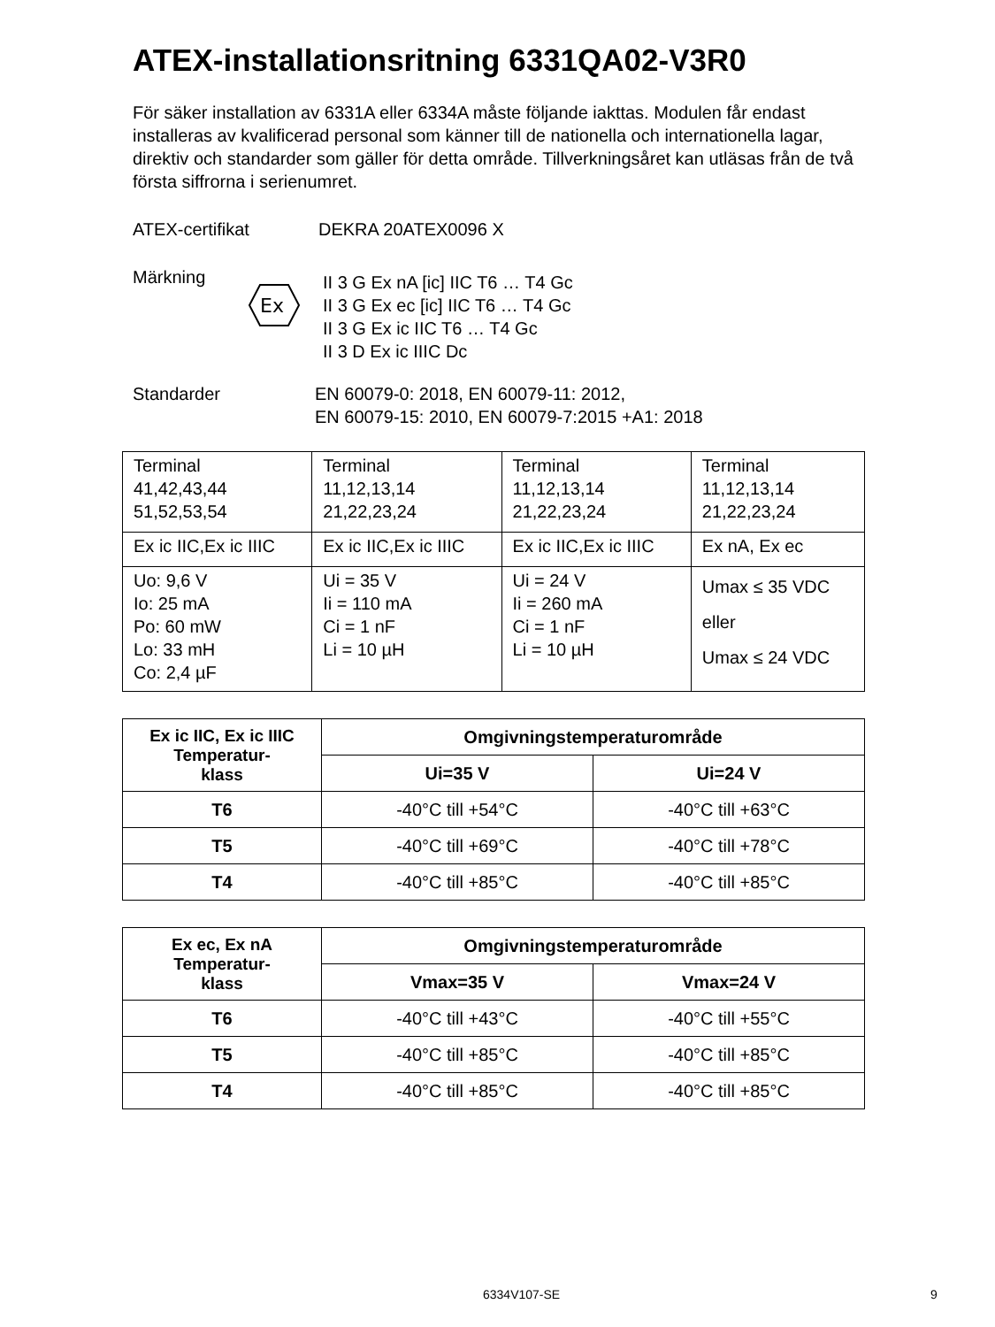ATEX-installationsritning 6331QA02-V3R0
För säker installation av 6331A eller 6334A måste följande iakttas. Modulen får endast installeras av kvalificerad personal som känner till de nationella och internationella lagar, direktiv och standarder som gäller för detta område. Tillverkningsåret kan utläsas från de två första siffrorna i serienumret.
ATEX-certifikat DEKRA 20ATEX0096 X
Märkning
Ex
II 3 G Ex nA [ic] IIC T6 … T4 Gc
II 3 G Ex ec [ic] IIC T6 … T4 Gc
II 3 G Ex ic IIC T6 … T4 Gc
II 3 D Ex ic IIIC Dc
Standarder EN 60079-0: 2018, EN 60079-11: 2012,
EN 60079-15: 2010, EN 60079-7:2015 +A1: 2018
| Terminal 41,42,43,44 51,52,53,54 | Terminal 11,12,13,14 21,22,23,24 | Terminal 11,12,13,14 21,22,23,24 | Terminal 11,12,13,14 21,22,23,24 |
| Ex ic IIC,Ex ic IIIC | Ex ic IIC,Ex ic IIIC | Ex ic IIC,Ex ic IIIC | Ex nA, Ex ec |
| Uo: 9,6 V Io: 25 mA Po: 60 mW Lo: 33 mH Co: 2,4 µF | Ui = 35 V Ii = 110 mA Ci = 1 nF Li = 10 µH | Ui = 24 V Ii = 260 mA Ci = 1 nF Li = 10 µH | Umax ≤ 35 VDC eller Umax ≤ 24 VDC |
| Ex ic IIC, Ex ic IIIC Temperatur- klass | Omgivningstemperaturområde | |
| --- | --- | --- |
| | Ui=35 V | Ui=24 V |
| T6 | -40°C till +54°C | -40°C till +63°C |
| T5 | -40°C till +69°C | -40°C till +78°C |
| T4 | -40°C till +85°C | -40°C till +85°C |
| Ex ec, Ex nA Temperatur- klass | Omgivningstemperaturområde | |
| --- | --- | --- |
| | Vmax=35 V | Vmax=24 V |
| T6 | -40°C till +43°C | -40°C till +55°C |
| T5 | -40°C till +85°C | -40°C till +85°C |
| T4 | -40°C till +85°C | -40°C till +85°C |
6334V107-SE 9